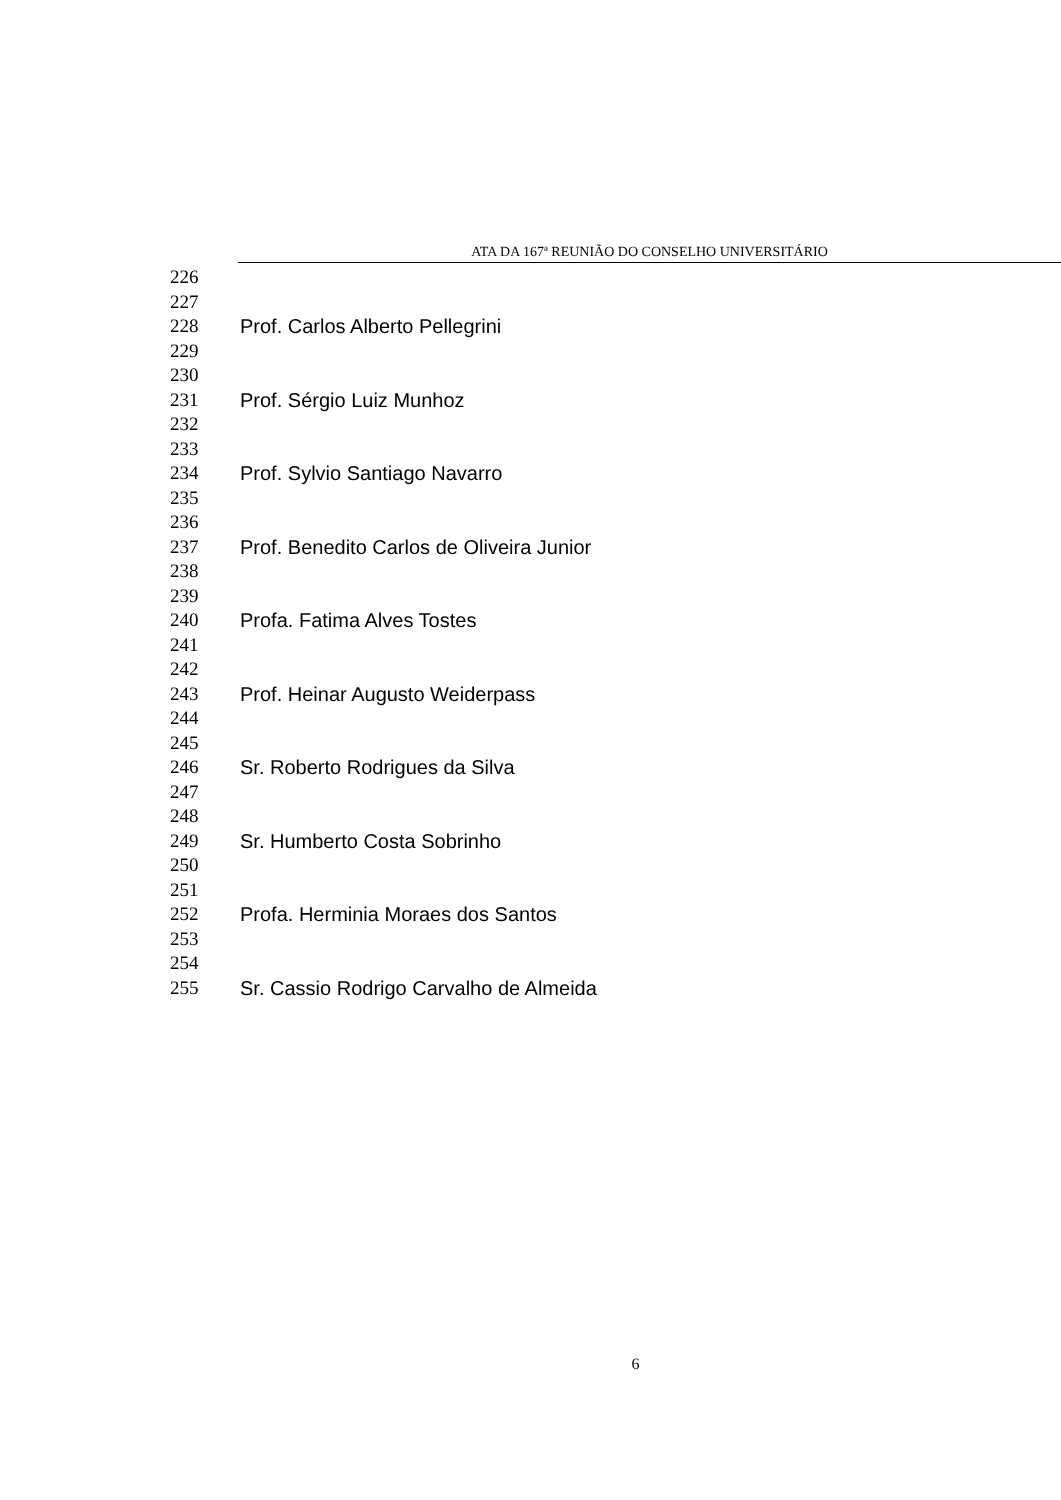ATA DA 167ª REUNIÃO DO CONSELHO UNIVERSITÁRIO
226
227
228 Prof. Carlos Alberto Pellegrini
229
230
231 Prof. Sérgio Luiz Munhoz
232
233
234 Prof. Sylvio Santiago Navarro
235
236
237 Prof. Benedito Carlos de Oliveira Junior
238
239
240 Profa. Fatima Alves Tostes
241
242
243 Prof. Heinar Augusto Weiderpass
244
245
246 Sr. Roberto Rodrigues da Silva
247
248
249 Sr. Humberto Costa Sobrinho
250
251
252 Profa. Herminia Moraes dos Santos
253
254
255 Sr. Cassio Rodrigo Carvalho de Almeida
6